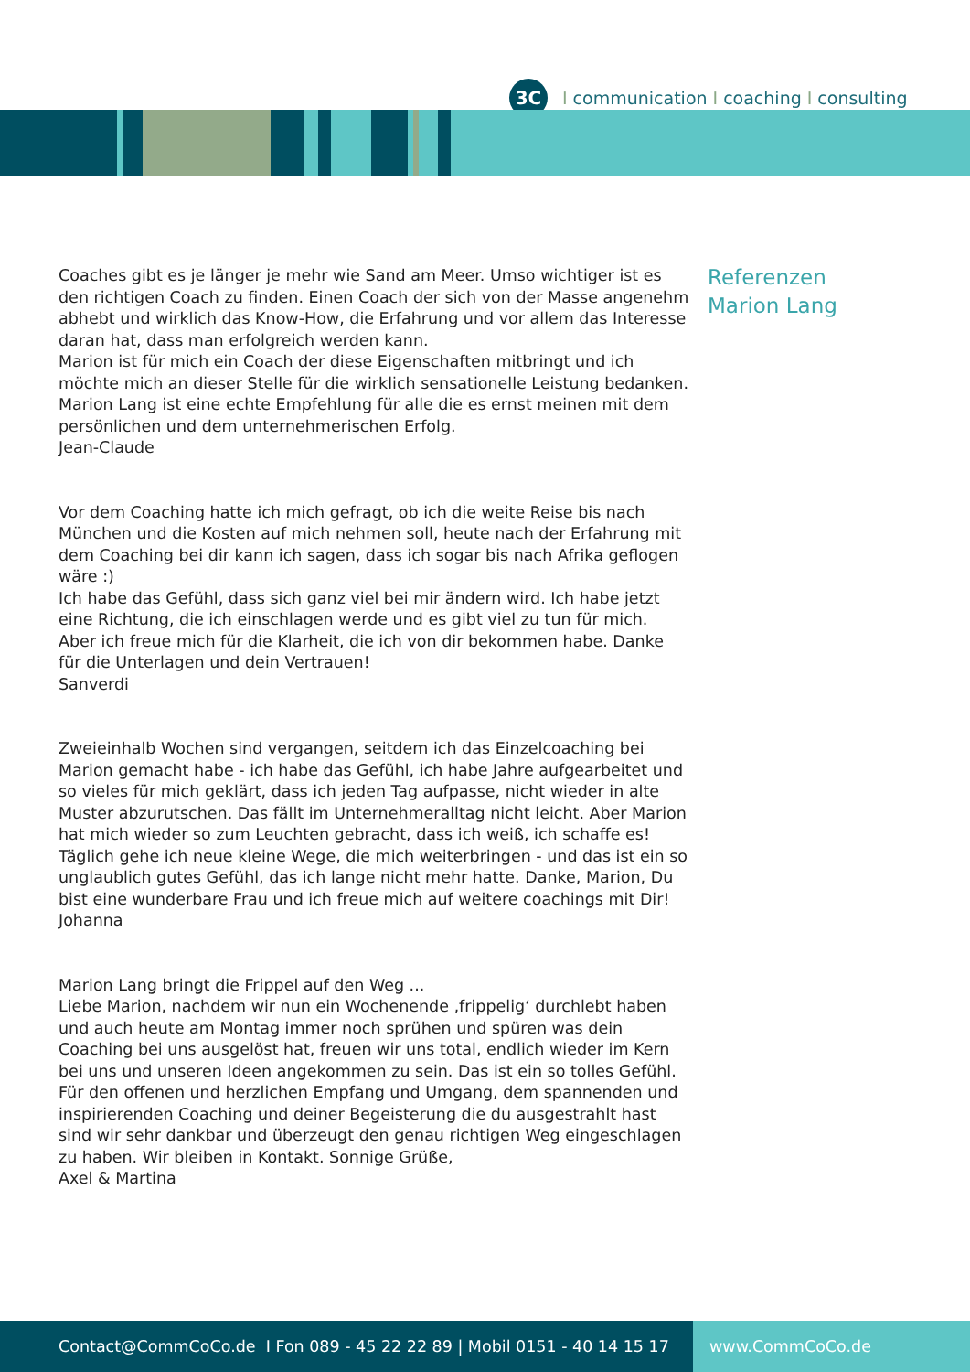3C
Icommunication I coaching I consulting
Coaches gibt es je länger je mehr wie Sand am Meer. Umso wichtiger ist es den richtigen Coach zu finden. Einen Coach der sich von der Masse angenehm abhebt und wirklich das Know-How, die Erfahrung und vor allem das Interesse daran hat, dass man erfolgreich werden kann.
Marion ist für mich ein Coach der diese Eigenschaften mitbringt und ich möchte mich an dieser Stelle für die wirklich sensationelle Leistung bedanken. Marion Lang ist eine echte Empfehlung für alle die es ernst meinen mit dem persönlichen und dem unternehmerischen Erfolg.
Jean-Claude
Vor dem Coaching hatte ich mich gefragt, ob ich die weite Reise bis nach München und die Kosten auf mich nehmen soll, heute nach der Erfahrung mit dem Coaching bei dir kann ich sagen, dass ich sogar bis nach Afrika geflogen wäre :)
Ich habe das Gefühl, dass sich ganz viel bei mir ändern wird. Ich habe jetzt eine Richtung, die ich einschlagen werde und es gibt viel zu tun für mich. Aber ich freue mich für die Klarheit, die ich von dir bekommen habe. Danke für die Unterlagen und dein Vertrauen!
Sanverdi
Zweieinhalb Wochen sind vergangen, seitdem ich das Einzelcoaching bei Marion gemacht habe - ich habe das Gefühl, ich habe Jahre aufgearbeitet und so vieles für mich geklärt, dass ich jeden Tag aufpasse, nicht wieder in alte Muster abzurutschen. Das fällt im Unternehmeralltag nicht leicht. Aber Marion hat mich wieder so zum Leuchten gebracht, dass ich weiß, ich schaffe es! Täglich gehe ich neue kleine Wege, die mich weiterbringen - und das ist ein so unglaublich gutes Gefühl, das ich lange nicht mehr hatte. Danke, Marion, Du bist eine wunderbare Frau und ich freue mich auf weitere coachings mit Dir!
Johanna
Marion Lang bringt die Frippel auf den Weg ...
Liebe Marion, nachdem wir nun ein Wochenende ‚frippelig‘ durchlebt haben und auch heute am Montag immer noch sprühen und spüren was dein Coaching bei uns ausgelöst hat, freuen wir uns total, endlich wieder im Kern bei uns und unseren Ideen angekommen zu sein. Das ist ein so tolles Gefühl. Für den offenen und herzlichen Empfang und Umgang, dem spannenden und inspirierenden Coaching und deiner Begeisterung die du ausgestrahlt hast sind wir sehr dankbar und überzeugt den genau richtigen Weg eingeschlagen zu haben. Wir bleiben in Kontakt. Sonnige Grüße,
Axel & Martina
Referenzen
Marion Lang
Contact@CommCoCo.de I Fon 089 - 45 22 22 89 | Mobil 0151 - 40 14 15 17 www.CommCoCo.de